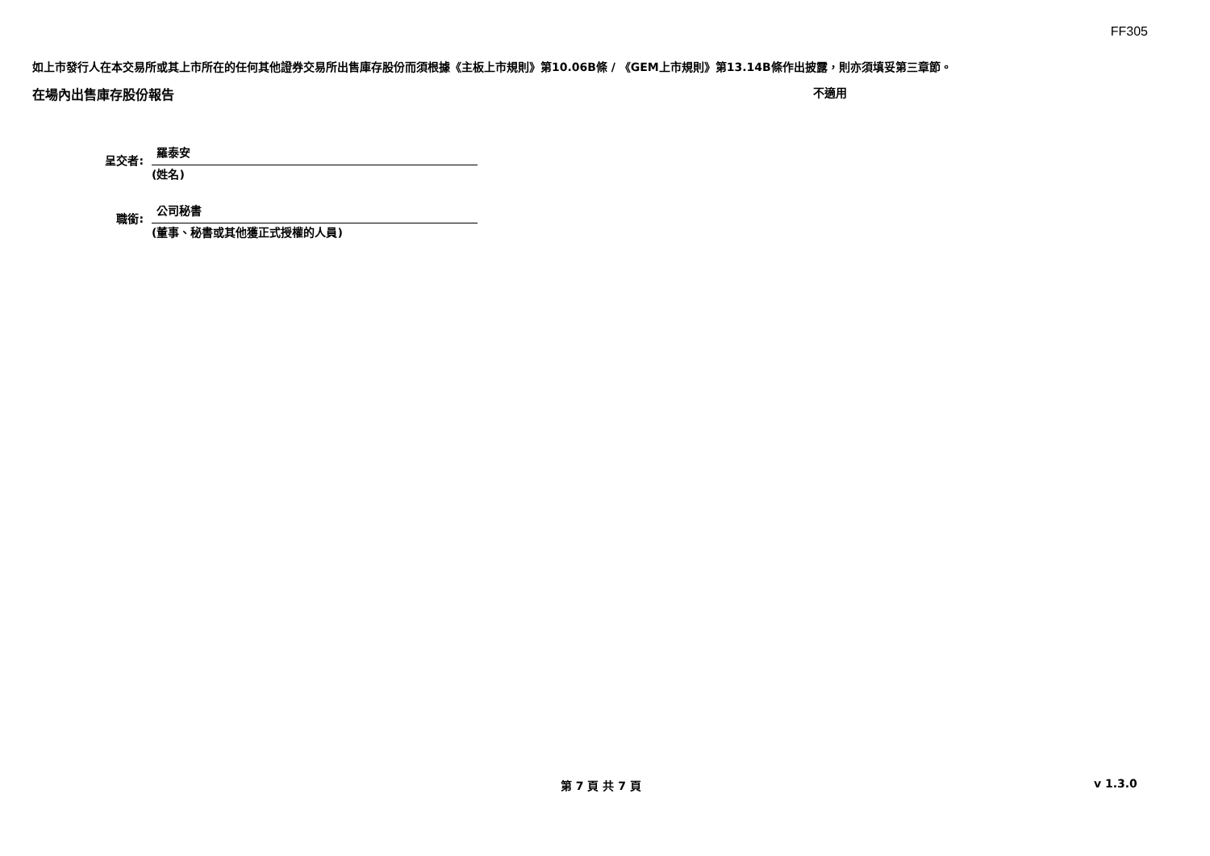FF305
如上市發行人在本交易所或其上市所在的任何其他證券交易所出售庫存股份而須根據《主板上市規則》第10.06B條 / 《GEM上市規則》第13.14B條作出披露，則亦須填妥第三章節。
在場內出售庫存股份報告 不適用
呈交者:
羅泰安
(姓名)
職銜:
公司秘書
(董事、秘書或其他獲正式授權的人員)
第 7 頁 共 7 頁 v 1.3.0